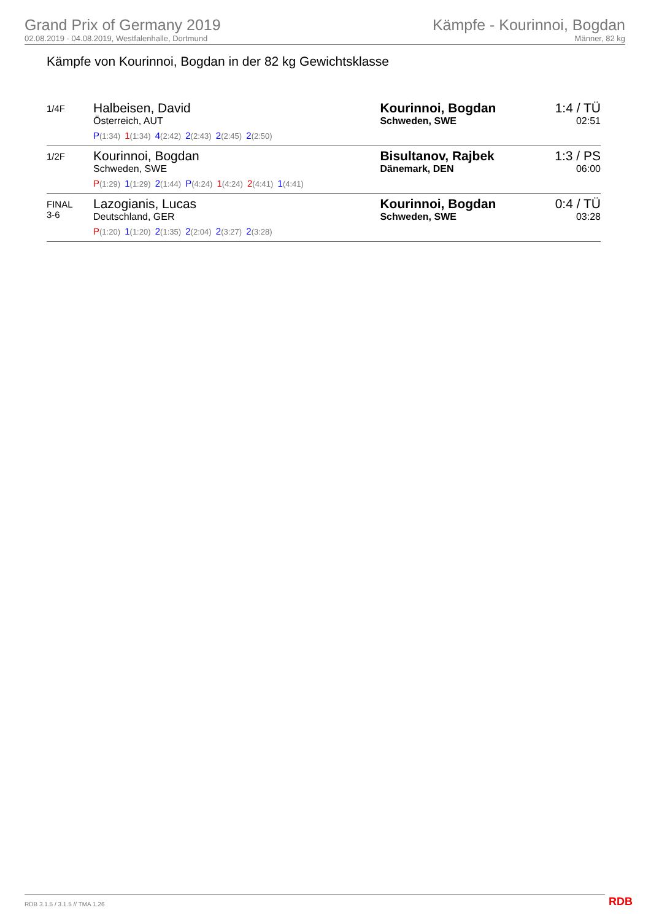Grand Prix of Germany 2019
02.08.2019 - 04.08.2019, Westfalenhalle, Dortmund
Kämpfe - Kourinnoi, Bogdan
Männer, 82 kg
Kämpfe von Kourinnoi, Bogdan in der 82 kg Gewichtsklasse
| 1/4F | Halbeisen, David Österreich, AUT P (1:34) 1 (1:34) 4 (2:42) 2 (2:43) 2 (2:45) 2 (2:50) | Kourinnoi, Bogdan Schweden, SWE | 1:4 / TÜ 02:51 |
| 1/2F | Kourinnoi, Bogdan Schweden, SWE P (1:29) 1 (1:29) 2 (1:44) P (4:24) 1 (4:24) 2 (4:41) 1 (4:41) | Bisultanov, Rajbek Dänemark, DEN | 1:3 / PS 06:00 |
| FINAL 3-6 | Lazogianis, Lucas Deutschland, GER P (1:20) 1 (1:20) 2 (1:35) 2 (2:04) 2 (3:27) 2 (3:28) | Kourinnoi, Bogdan Schweden, SWE | 0:4 / TÜ 03:28 |
RDB 3.1.5 / 3.1.5 // TMA 1.26 RDB